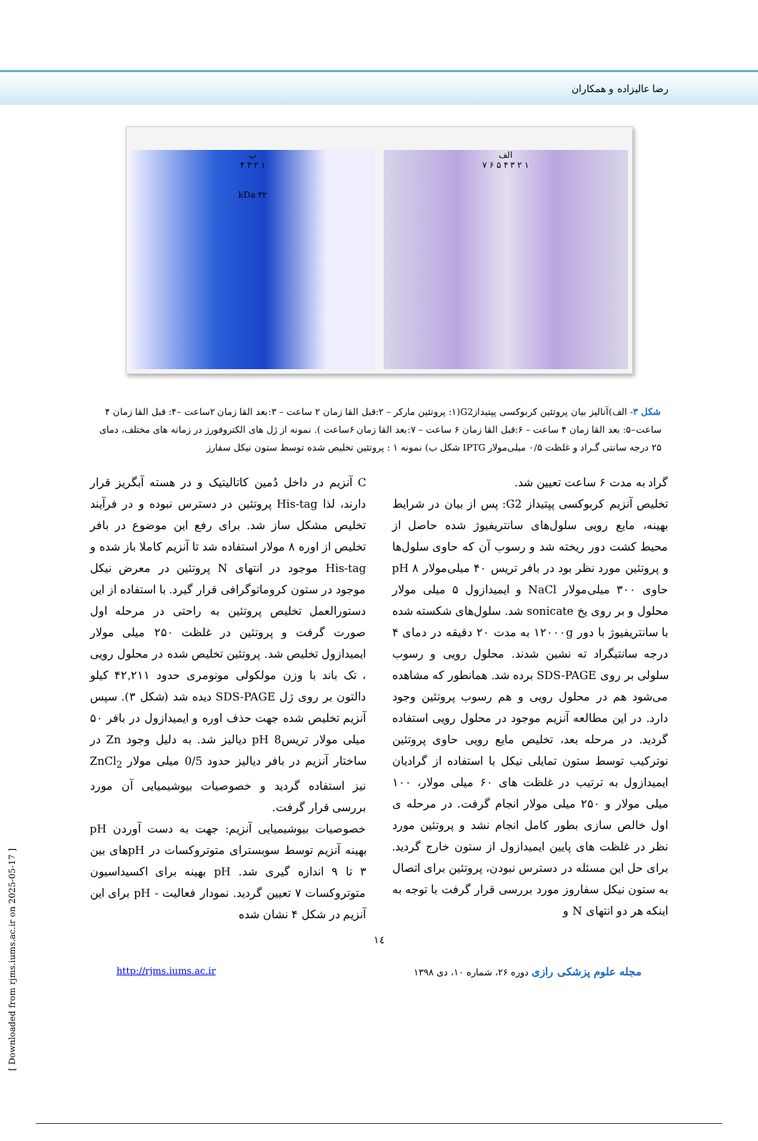رضا عالیزاده و همکاران
الف
۱ ۲ ۳ ۴ ۵ ۶ ۷
ب
۱ ۲ ۳ ۴
۴۲ kDa
شکل ۳- الف)آنالیز بیان پروتئین کربوکسی پپتیدازG2(۱: پروتئین مارکر – ۲:قبل القا زمان ۲ ساعت – ۳:بعد القا زمان ۲ساعت –۴: قبل القا زمان ۴ ساعت–۵: بعد القا زمان ۴ ساعت – ۶:قبل القا زمان ۶ ساعت – ۷:بعد القا زمان ۶ساعت ). نمونه از ژل های الکتروفورز در زمانه های مختلف، دمای ۲۵ درجه سانتی گـراد و غلظت ۰/۵ میلی‌مولار IPTG شکل ب) نمونه ۱ : پروتئین تخلیص شده توسط ستون نیکل سفارز
گراد به مدت ۶ ساعت تعیین شد.
تخلیص آنزیم کربوکسی پپتیداز G2: پس از بیان در شرایط بهینه، مایع رویی سلول‌های سانتریفیوژ شده حاصل از محیط کشت دور ریخته شد و رسوب آن که حاوی سلول‌ها و پروتئین مورد نظر بود در بافر تریس ۴۰ میلی‌مولار ۸ pH حاوی ۳۰۰ میلی‌مولار NaCl و ایمیدازول ۵ میلی مولار محلول و بر روی یخ sonicate شد. سلول‌های شکسته شده با سانتریفیوژ با دور ۱۲۰۰۰g به مدت ۲۰ دقیقه در دمای ۴ درجه سانتیگراد ته نشین شدند. محلول رویی و رسوب سلولی بر روی SDS-PAGE برده شد. همانطور که مشاهده می‌شود هم در محلول رویی و هم رسوب پروتئین وجود دارد. در این مطالعه آنزیم موجود در محلول رویی استفاده گردید. در مرحله بعد، تخلیص مایع رویی حاوی پروتئین نوترکیب توسط ستون تمایلی نیکل با استفاده از گرادیان ایمیدازول به ترتیب در غلظت های ۶۰ میلی مولار، ۱۰۰ میلی مولار و ۲۵۰ میلی مولار انجام گرفت. در مرحله ی اول خالص سازی بطور کامل انجام نشد و پروتئین مورد نظر در غلظت های پایین ایمیدازول از ستون خارج گردید. برای حل این مسئله در دسترس نبودن، پروتئین برای اتصال به ستون نیکل سفاروز مورد بررسی قرار گرفت با توجه به اینکه هر دو انتهای N و
C آنزیم در داخل دُمین کاتالیتیک و در هسته آبگریز قرار دارند، لذا His-tag پروتئین در دسترس نبوده و در فرآیند تخلیص مشکل ساز شد. برای رفع این موضوع در بافر تخلیص از اوره ۸ مولار استفاده شد تا آنزیم کاملا باز شده و His-tag موجود در انتهای N پروتئین در معرض نیکل موجود در ستون کروماتوگرافی قرار گیرد. با استفاده از این دستورالعمل تخلیص پروتئین به راحتی در مرحله اول صورت گرفت و پروتئین در غلظت ۲۵۰ میلی مولار ایمیدازول تخلیص شد. پروتئین تخلیص شده در محلول رویی ، تک باند با وزن مولکولی مونومری حدود ۴۲,۲۱۱ کیلو دالتون بر روی ژل SDS-PAGE دیده شد (شکل ۳). سپس آنزیم تخلیص شده جهت حذف اوره و ایمیدازول در بافر ۵۰ میلی مولار تریس8 pH دیالیز شد. به دلیل وجود Zn در ساختار آنزیم در بافر دیالیز حدود 0/5 میلی مولار ZnCl<sub>2</sub> نیز استفاده گردید و خصوصیات بیوشیمیایی آن مورد بررسی قرار گرفت.
خصوصیات بیوشیمیایی آنزیم: جهت به دست آوردن pH بهینه آنزیم توسط سوبسترای متوتروکسات در pHهای بین ۳ تا ۹ اندازه گیری شد. pH بهینه برای اکسیداسیون متوتروکسات ۷ تعیین گردید. نمودار فعالیت - pH برای این آنزیم در شکل ۴ نشان شده
١٤
مجله علوم پزشکی رازی دوره ۲۶، شماره ۱۰، دی ۱۳۹۸ http://rjms.iums.ac.ir
[ Downloaded from rjms.iums.ac.ir on 2025-05-17 ]